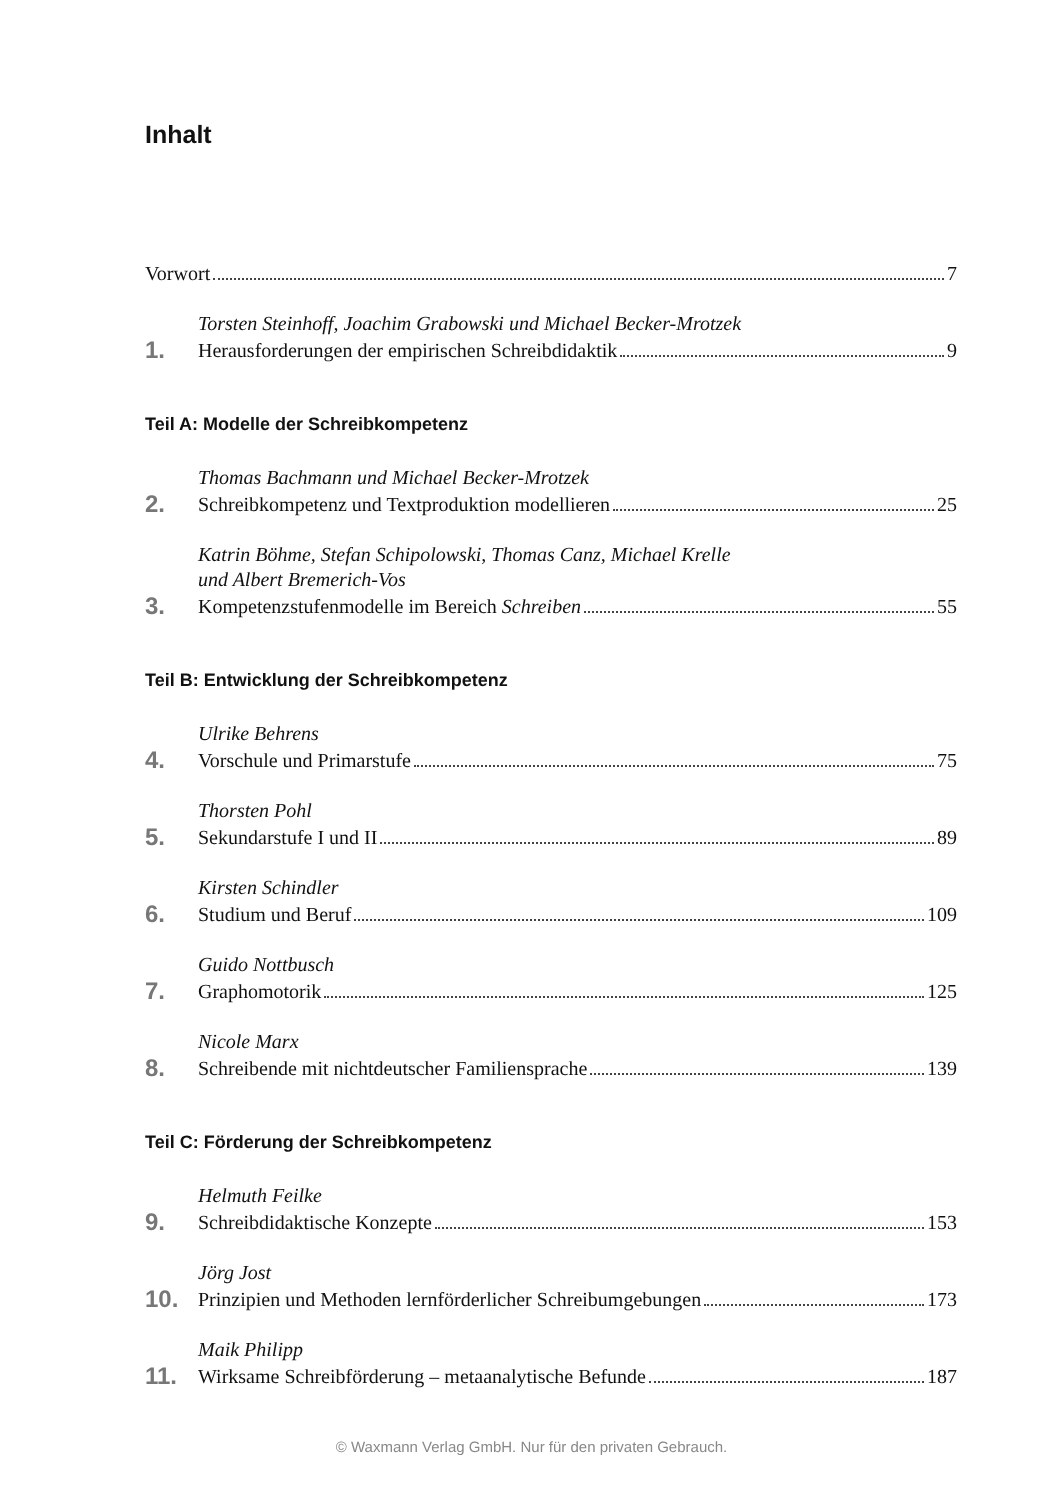Inhalt
Vorwort 7
1.
Torsten Steinhoff, Joachim Grabowski und Michael Becker-Mrotzek
Herausforderungen der empirischen Schreibdidaktik 9
Teil A: Modelle der Schreibkompetenz
2.
Thomas Bachmann und Michael Becker-Mrotzek
Schreibkompetenz und Textproduktion modellieren 25
3.
Katrin Böhme, Stefan Schipolowski, Thomas Canz, Michael Krelle
und Albert Bremerich-Vos
Kompetenzstufenmodelle im Bereich Schreiben 55
Teil B: Entwicklung der Schreibkompetenz
4.
Ulrike Behrens
Vorschule und Primarstufe 75
5.
Thorsten Pohl
Sekundarstufe I und II 89
6.
Kirsten Schindler
Studium und Beruf 109
7.
Guido Nottbusch
Graphomotorik 125
8.
Nicole Marx
Schreibende mit nichtdeutscher Familiensprache 139
Teil C: Förderung der Schreibkompetenz
9.
Helmuth Feilke
Schreibdidaktische Konzepte 153
10.
Jörg Jost
Prinzipien und Methoden lernförderlicher Schreibumgebungen 173
11.
Maik Philipp
Wirksame Schreibförderung – metaanalytische Befunde 187
© Waxmann Verlag GmbH. Nur für den privaten Gebrauch.